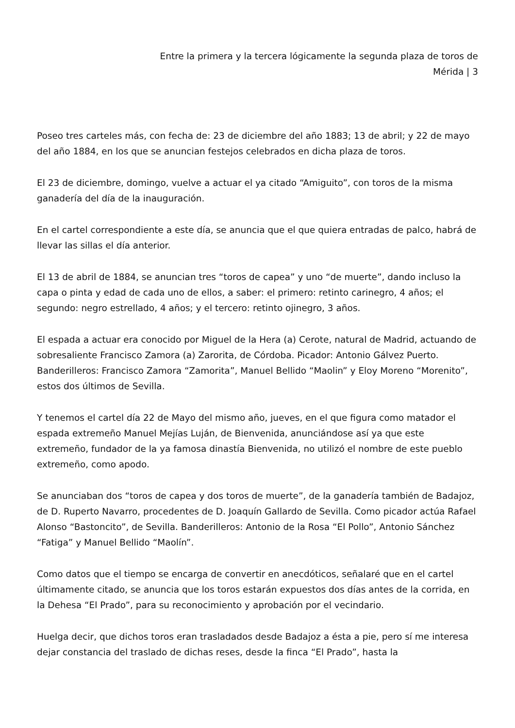Entre la primera y la tercera lógicamente la segunda plaza de toros de Mérida | 3
Poseo tres carteles más, con fecha de: 23 de diciembre del año 1883; 13 de abril; y 22 de mayo del año 1884, en los que se anuncian festejos celebrados en dicha plaza de toros.
El 23 de diciembre, domingo, vuelve a actuar el ya citado “Amiguito”, con toros de la misma ganadería del día de la inauguración.
En el cartel correspondiente a este día, se anuncia que el que quiera entradas de palco, habrá de llevar las sillas el día anterior.
El 13 de abril de 1884, se anuncian tres “toros de capea” y uno “de muerte”, dando incluso la capa o pinta y edad de cada uno de ellos, a saber: el primero: retinto carinegro, 4 años; el segundo: negro estrellado, 4 años; y el tercero: retinto ojinegro, 3 años.
El espada a actuar era conocido por Miguel de la Hera (a) Cerote, natural de Madrid, actuando de sobresaliente Francisco Zamora (a) Zarorita, de Córdoba. Picador: Antonio Gálvez Puerto. Banderilleros: Francisco Zamora “Zamorita”, Manuel Bellido “Maolin” y Eloy Moreno “Morenito”, estos dos últimos de Sevilla.
Y tenemos el cartel día 22 de Mayo del mismo año, jueves, en el que figura como matador el espada extremeño Manuel Mejías Luján, de Bienvenida, anunciándose así ya que este extremeño, fundador de la ya famosa dinastía Bienvenida, no utilizó el nombre de este pueblo extremeño, como apodo.
Se anunciaban dos “toros de capea y dos toros de muerte”, de la ganadería también de Badajoz, de D. Ruperto Navarro, procedentes de D. Joaquín Gallardo de Sevilla. Como picador actúa Rafael Alonso “Bastoncito”, de Sevilla. Banderilleros: Antonio de la Rosa “El Pollo”, Antonio Sánchez “Fatiga” y Manuel Bellido “Maolín”.
Como datos que el tiempo se encarga de convertir en anecdóticos, señalaré que en el cartel últimamente citado, se anuncia que los toros estarán expuestos dos días antes de la corrida, en la Dehesa “El Prado”, para su reconocimiento y aprobación por el vecindario.
Huelga decir, que dichos toros eran trasladados desde Badajoz a ésta a pie, pero sí me interesa dejar constancia del traslado de dichas reses, desde la finca “El Prado”, hasta la